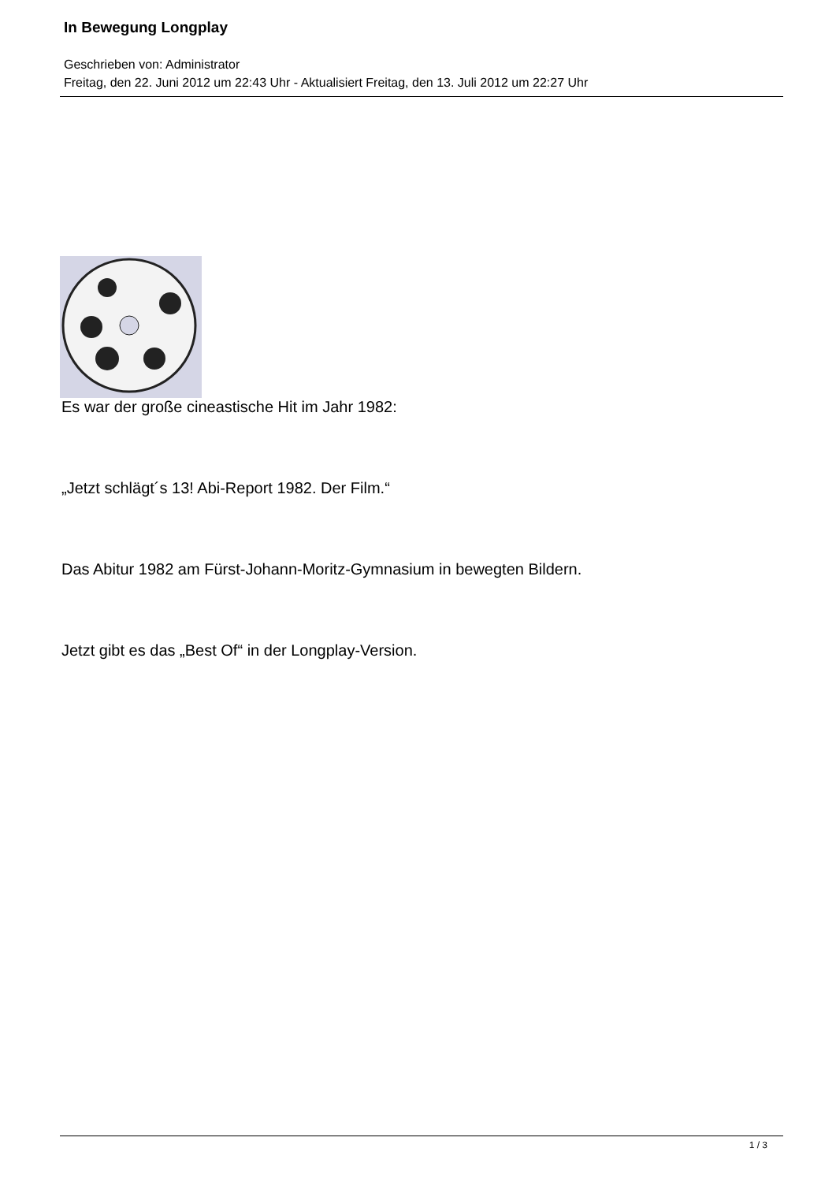In Bewegung Longplay
Geschrieben von: Administrator
Freitag, den 22. Juni 2012 um 22:43 Uhr - Aktualisiert Freitag, den 13. Juli 2012 um 22:27 Uhr
Es war der große cineastische Hit im Jahr 1982:
„Jetzt schlägt´s 13! Abi-Report 1982. Der Film.“
Das Abitur 1982 am Fürst-Johann-Moritz-Gymnasium in bewegten Bildern.
Jetzt gibt es das „Best Of“ in der Longplay-Version.
1 / 3